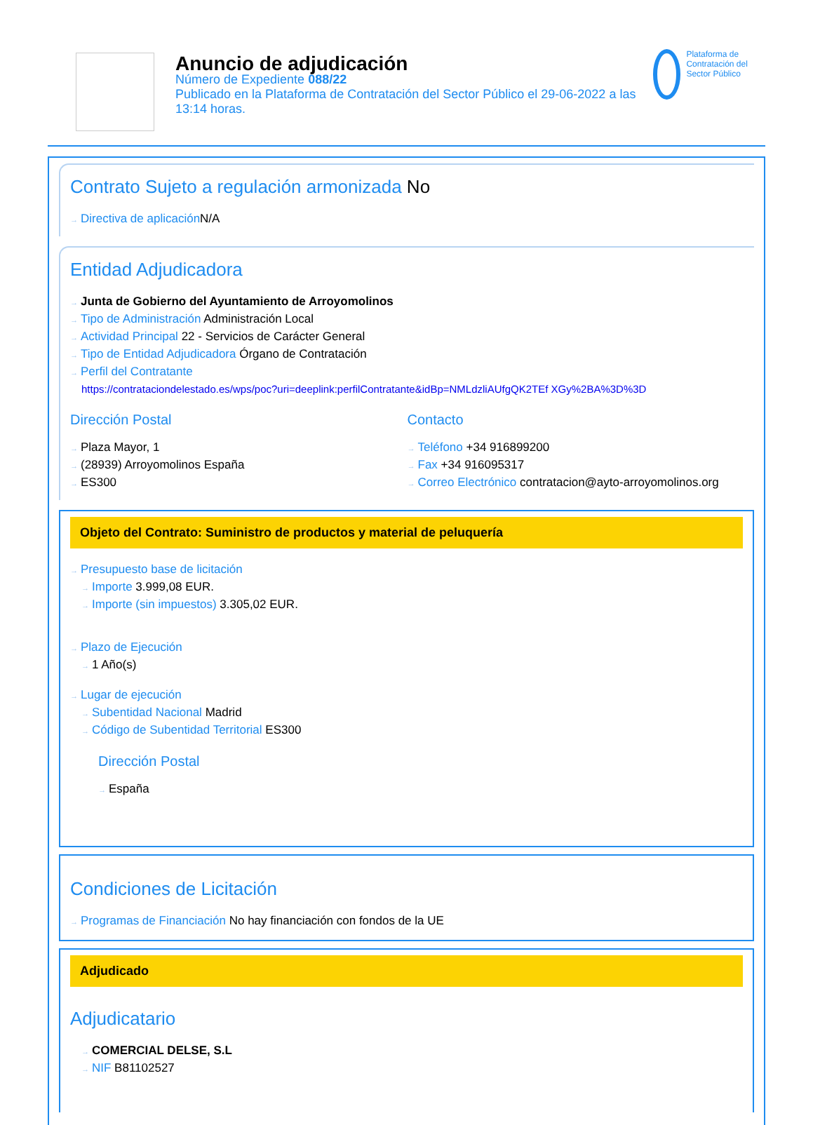Anuncio de adjudicación
Número de Expediente 088/22
Publicado en la Plataforma de Contratación del Sector Público el 29-06-2022 a las 13:14 horas.
Plataforma de Contratación del Sector Público
Contrato Sujeto a regulación armonizada No
→ Directiva de aplicación N/A
Entidad Adjudicadora
→ Junta de Gobierno del Ayuntamiento de Arroyomolinos
→ Tipo de Administración Administración Local
→ Actividad Principal 22 - Servicios de Carácter General
→ Tipo de Entidad Adjudicadora Órgano de Contratación
→ Perfil del Contratante
https://contrataciondelestado.es/wps/poc?uri=deeplink:perfilContratante&idBp=NMLdzliAUfgQK2TEf XGy%2BA%3D%3D
Dirección Postal
→ Plaza Mayor, 1
→ (28939) Arroyomolinos España
→ ES300
Contacto
→ Teléfono +34 916899200
→ Fax +34 916095317
→ Correo Electrónico contratacion@ayto-arroyomolinos.org
Objeto del Contrato: Suministro de productos y material de peluquería
→ Presupuesto base de licitación
→ Importe 3.999,08 EUR.
→ Importe (sin impuestos) 3.305,02 EUR.
→ Plazo de Ejecución
→ 1 Año(s)
→ Lugar de ejecución
→ Subentidad Nacional Madrid
→ Código de Subentidad Territorial ES300
Dirección Postal
→ España
Condiciones de Licitación
→ Programas de Financiación No hay financiación con fondos de la UE
Adjudicado
Adjudicatario
→ COMERCIAL DELSE, S.L
→ NIF B81102527